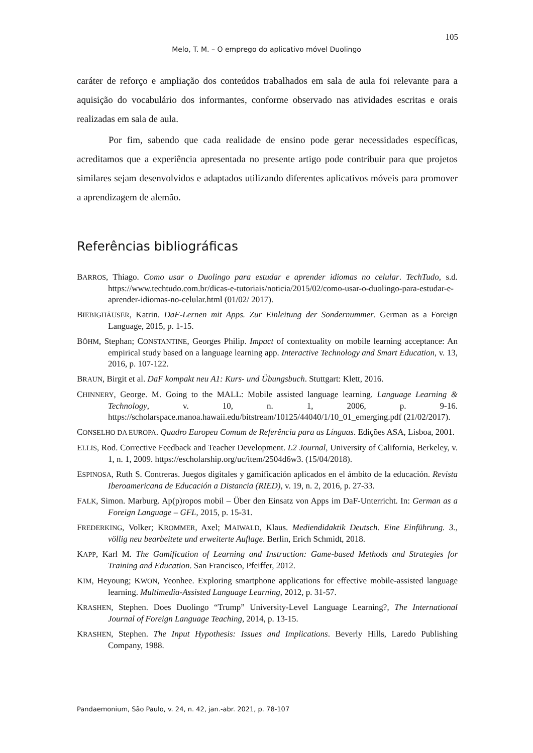105
Melo, T. M. – O emprego do aplicativo móvel Duolingo
caráter de reforço e ampliação dos conteúdos trabalhados em sala de aula foi relevante para a aquisição do vocabulário dos informantes, conforme observado nas atividades escritas e orais realizadas em sala de aula.
Por fim, sabendo que cada realidade de ensino pode gerar necessidades específicas, acreditamos que a experiência apresentada no presente artigo pode contribuir para que projetos similares sejam desenvolvidos e adaptados utilizando diferentes aplicativos móveis para promover a aprendizagem de alemão.
Referências bibliográficas
BARROS, Thiago. Como usar o Duolingo para estudar e aprender idiomas no celular. TechTudo, s.d. https://www.techtudo.com.br/dicas-e-tutoriais/noticia/2015/02/como-usar-o-duolingo-para-estudar-e-aprender-idiomas-no-celular.html (01/02/ 2017).
BIEBIGHÄUSER, Katrin. DaF-Lernen mit Apps. Zur Einleitung der Sondernummer. German as a Foreign Language, 2015, p. 1-15.
BÖHM, Stephan; CONSTANTINE, Georges Philip. Impact of contextuality on mobile learning acceptance: An empirical study based on a language learning app. Interactive Technology and Smart Education, v. 13, 2016, p. 107-122.
BRAUN, Birgit et al. DaF kompakt neu A1: Kurs- und Übungsbuch. Stuttgart: Klett, 2016.
CHINNERY, George. M. Going to the MALL: Mobile assisted language learning. Language Learning & Technology, v. 10, n. 1, 2006, p. 9-16. https://scholarspace.manoa.hawaii.edu/bitstream/10125/44040/1/10_01_emerging.pdf (21/02/2017).
CONSELHO DA EUROPA. Quadro Europeu Comum de Referência para as Línguas. Edições ASA, Lisboa, 2001.
ELLIS, Rod. Corrective Feedback and Teacher Development. L2 Journal, University of California, Berkeley, v. 1, n. 1, 2009. https://escholarship.org/uc/item/2504d6w3. (15/04/2018).
ESPINOSA, Ruth S. Contreras. Juegos digitales y gamificación aplicados en el ámbito de la educación. Revista Iberoamericana de Educación a Distancia (RIED), v. 19, n. 2, 2016, p. 27-33.
FALK, Simon. Marburg. Ap(p)ropos mobil – Über den Einsatz von Apps im DaF-Unterricht. In: German as a Foreign Language – GFL, 2015, p. 15-31.
FREDERKING, Volker; KROMMER, Axel; MAIWALD, Klaus. Mediendidaktik Deutsch. Eine Einführung. 3., völlig neu bearbeitete und erweiterte Auflage. Berlin, Erich Schmidt, 2018.
KAPP, Karl M. The Gamification of Learning and Instruction: Game-based Methods and Strategies for Training and Education. San Francisco, Pfeiffer, 2012.
KIM, Heyoung; KWON, Yeonhee. Exploring smartphone applications for effective mobile-assisted language learning. Multimedia-Assisted Language Learning, 2012, p. 31-57.
KRASHEN, Stephen. Does Duolingo “Trump” University-Level Language Learning?, The International Journal of Foreign Language Teaching, 2014, p. 13-15.
KRASHEN, Stephen. The Input Hypothesis: Issues and Implications. Beverly Hills, Laredo Publishing Company, 1988.
Pandaemonium, São Paulo, v. 24, n. 42, jan.-abr. 2021, p. 78-107